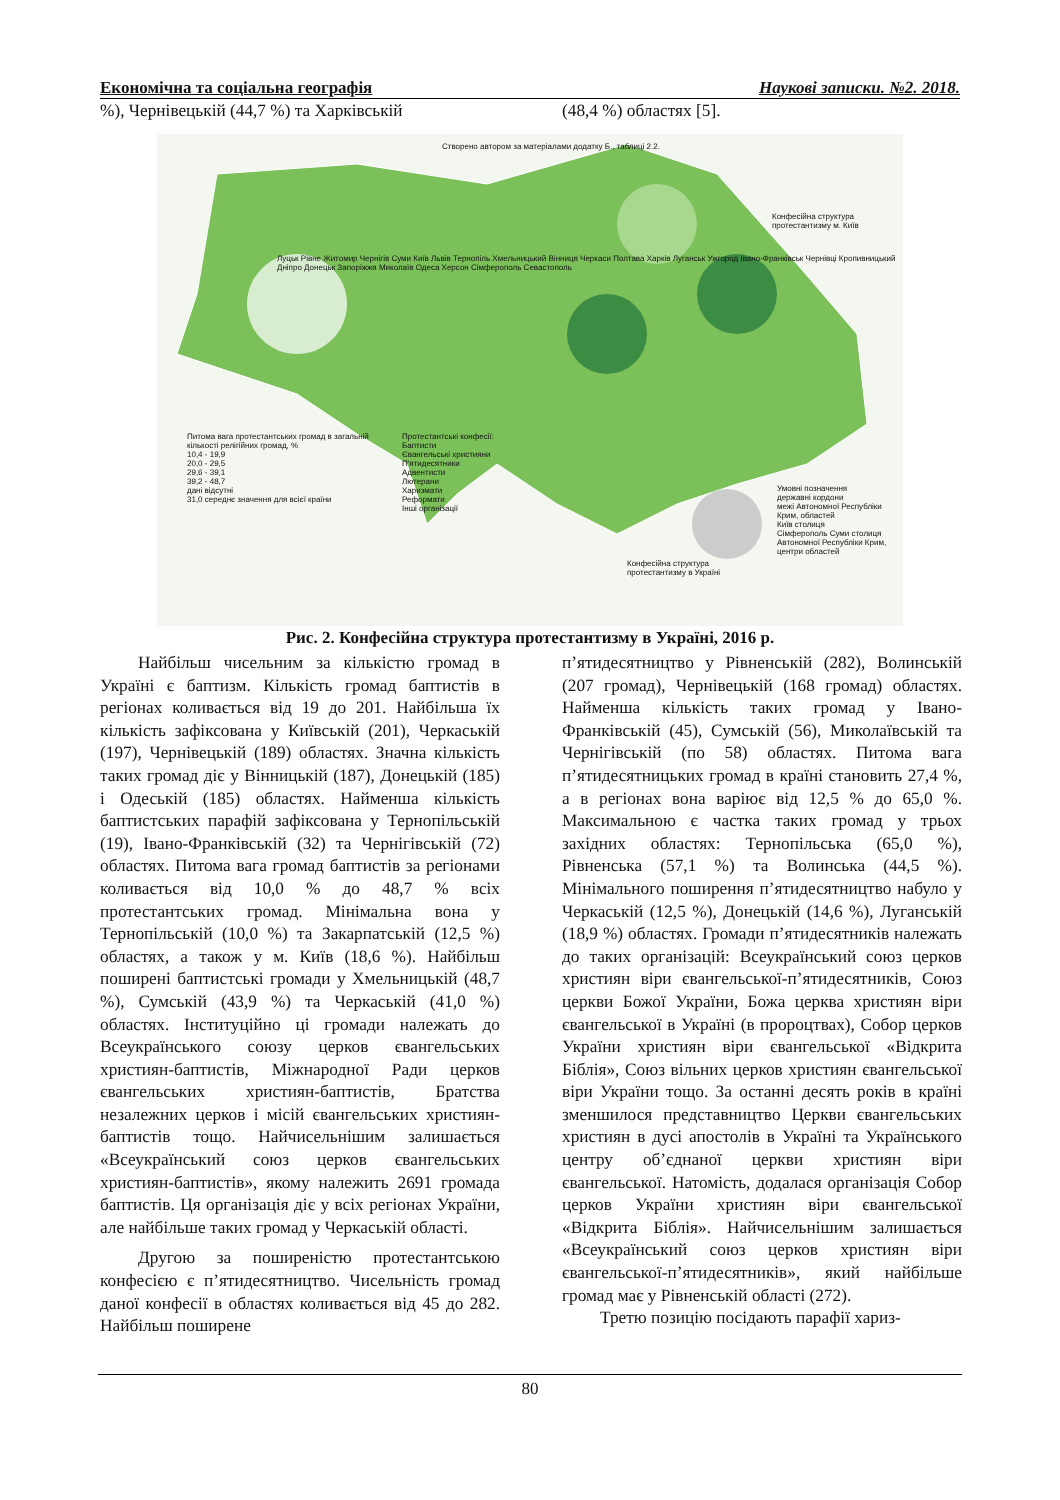Економічна та соціальна географія Наукові записки. №2. 2018.
%), Чернівецькій (44,7 %) та Харківській
(48,4 %) областях [5].
Створено автором за матеріалами додатку Б., таблиці 2.2.
Конфесійна структура протестантизму м. Київ
Луцьк Рівне Житомир Чернігів Суми Київ Львів Тернопіль Хмельницький Вінниця Черкаси Полтава Харків Луганськ Ужгород Івано-Франківськ Чернівці Кропивницький Дніпро Донецьк Запоріжжя Миколаїв Одеса Херсон Сімферополь Севастополь
Питома вага протестантських громад в загальній кількості релігійних громад, %
10,4 - 19,9
20,0 - 29,5
29,6 - 39,1
39,2 - 48,7
дані відсутні
31,0 середнє значення для всієї країни
Протестантські конфесії:
Баптисти
Євангельські християни
П'ятидесятники
Адвентисти
Лютерани
Харизмати
Реформати
Інші організації
Конфесійна структура протестантизму в Україні
Умовні позначення
державні кордони
межі Автономної Республіки Крим, областей
Київ столиця
Сімферополь Суми столиця Автономної Республіки Крим, центри областей
Рис. 2. Конфесійна структура протестантизму в Україні, 2016 р.
Найбільш чисельним за кількістю громад в Україні є баптизм. Кількість громад баптистів в регіонах коливається від 19 до 201. Найбільша їх кількість зафіксована у Київській (201), Черкаській (197), Чернівецькій (189) областях. Значна кількість таких громад діє у Вінницькій (187), Донецькій (185) і Одеській (185) областях. Найменша кількість баптистських парафій зафіксована у Тернопільській (19), Івано-Франківській (32) та Чернігівській (72) областях. Питома вага громад баптистів за регіонами коливається від 10,0 % до 48,7 % всіх протестантських громад. Мінімальна вона у Тернопільській (10,0 %) та Закарпатській (12,5 %) областях, а також у м. Київ (18,6 %). Найбільш поширені баптистські громади у Хмельницькій (48,7 %), Сумській (43,9 %) та Черкаській (41,0 %) областях. Інституційно ці громади належать до Всеукраїнського союзу церков євангельських християн-баптистів, Міжнародної Ради церков євангельських християн-баптистів, Братства незалежних церков і місій євангельських християн-баптистів тощо. Найчисельнішим залишається «Всеукраїнський союз церков євангельських християн-баптистів», якому належить 2691 громада баптистів. Ця організація діє у всіх регіонах України, але найбільше таких громад у Черкаській області.
Другою за поширеністю протестантською конфесією є п’ятидесятництво. Чисельність громад даної конфесії в областях коливається від 45 до 282. Найбільш поширене
п’ятидесятництво у Рівненській (282), Волинській (207 громад), Чернівецькій (168 громад) областях. Найменша кількість таких громад у Івано-Франківській (45), Сумській (56), Миколаївській та Чернігівській (по 58) областях. Питома вага п’ятидесятницьких громад в країні становить 27,4 %, а в регіонах вона варіює від 12,5 % до 65,0 %. Максимальною є частка таких громад у трьох західних областях: Тернопільська (65,0 %), Рівненська (57,1 %) та Волинська (44,5 %). Мінімального поширення п’ятидесятництво набуло у Черкаській (12,5 %), Донецькій (14,6 %), Луганській (18,9 %) областях. Громади п’ятидесятників належать до таких організацій: Всеукраїнський союз церков християн віри євангельської-п’ятидесятників, Союз церкви Божої України, Божа церква християн віри євангельської в Україні (в пророцтвах), Собор церков України християн віри євангельської «Відкрита Біблія», Союз вільних церков християн євангельської віри України тощо. За останні десять років в країні зменшилося представництво Церкви євангельських християн в дусі апостолів в Україні та Українського центру об’єднаної церкви християн віри євангельської. Натомість, додалася організація Собор церков України християн віри євангельської «Відкрита Біблія». Найчисельнішим залишається «Всеукраїнський союз церков християн віри євангельської-п’ятидесятників», який найбільше громад має у Рівненській області (272).
Третю позицію посідають парафії хариз-
80